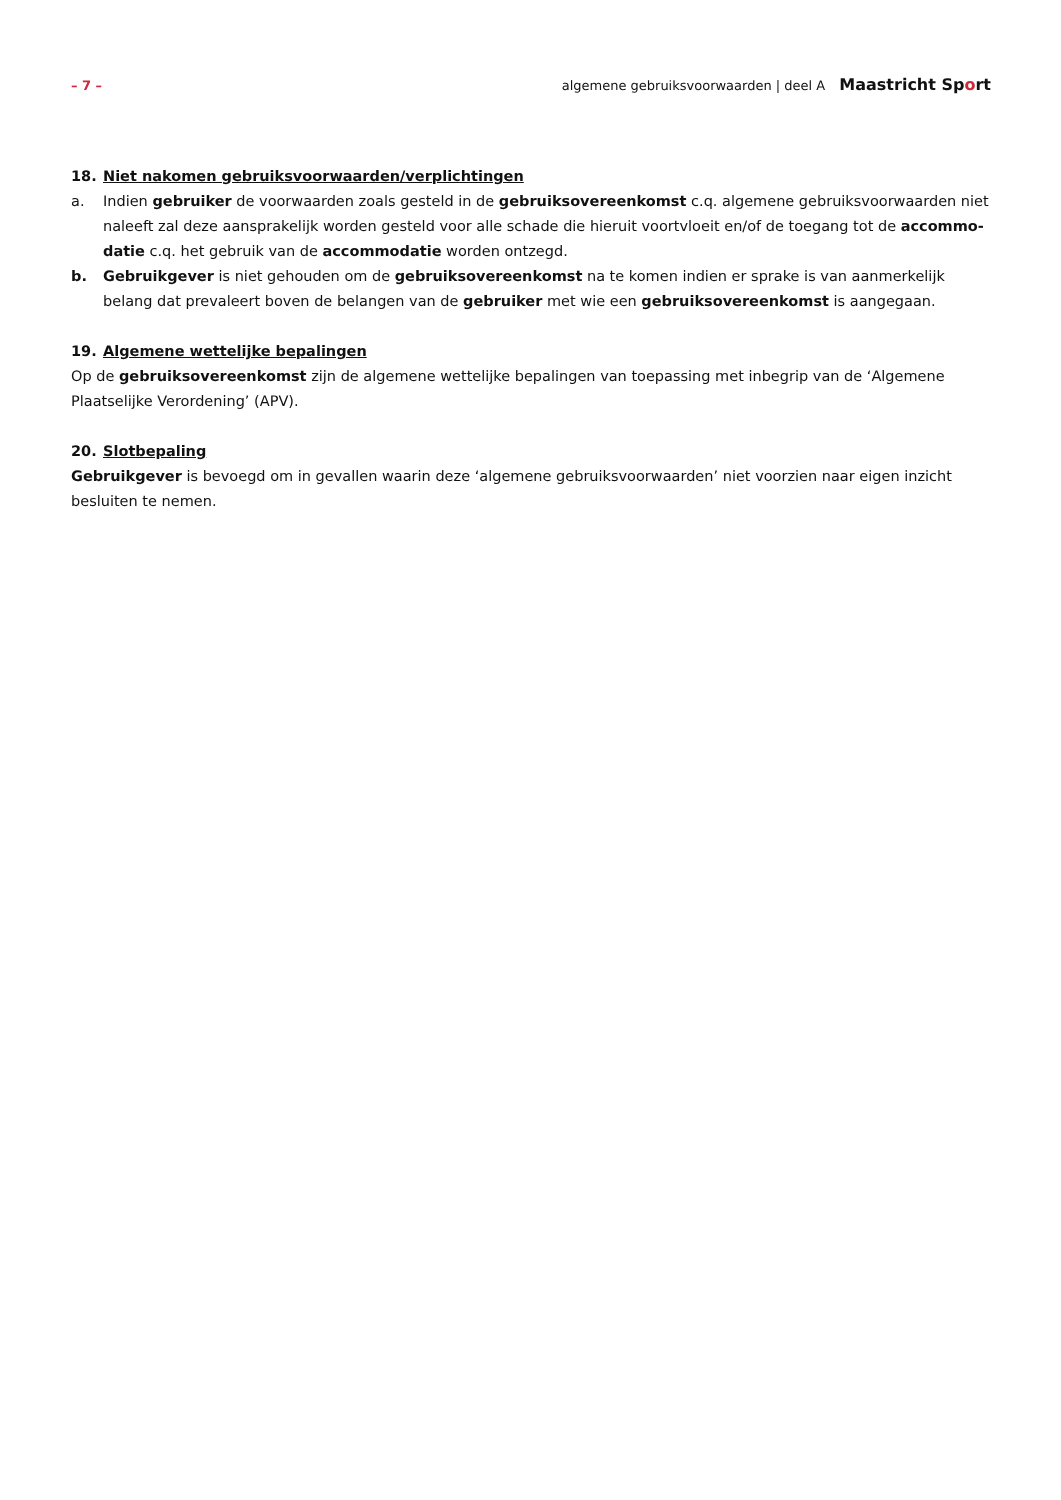– 7 – algemene gebruiksvoorwaarden | deel A Maastricht Sport
18. Niet nakomen gebruiksvoorwaarden/verplichtingen
a. Indien gebruiker de voorwaarden zoals gesteld in de gebruiksovereenkomst c.q. algemene gebruiksvoorwaarden niet naleeft zal deze aansprakelijk worden gesteld voor alle schade die hieruit voortvloeit en/of de toegang tot de accommo-datie c.q. het gebruik van de accommodatie worden ontzegd.
b. Gebruikgever is niet gehouden om de gebruiksovereenkomst na te komen indien er sprake is van aanmerkelijk belang dat prevaleert boven de belangen van de gebruiker met wie een gebruiksovereenkomst is aangegaan.
19. Algemene wettelijke bepalingen
Op de gebruiksovereenkomst zijn de algemene wettelijke bepalingen van toepassing met inbegrip van de ‘Algemene Plaatselijke Verordening’ (APV).
20. Slotbepaling
Gebruikgever is bevoegd om in gevallen waarin deze ‘algemene gebruiksvoorwaarden’ niet voorzien naar eigen inzicht besluiten te nemen.